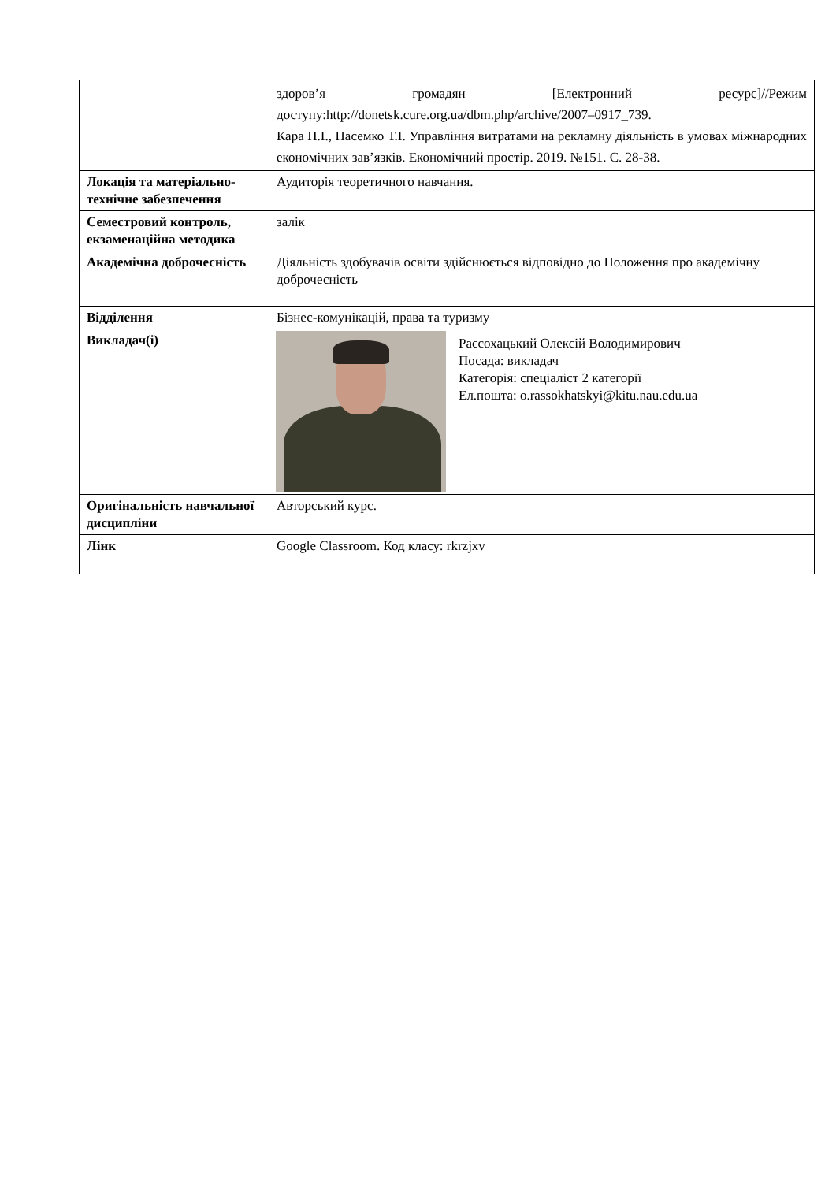| | здоров’я громадян [Електронний ресурс]//Режим доступу:http://donetsk.cure.org.ua/dbm.php/archive/2007–0917_739. Кара Н.І., Пасемко Т.І. Управління витратами на рекламну діяльність в умовах міжнародних економічних зав’язків. Економічний простір. 2019. №151. С. 28-38. |
| Локація та матеріально-технічне забезпечення | Аудиторія теоретичного навчання. |
| Семестровий контроль, екзаменаційна методика | залік |
| Академічна доброчесність | Діяльність здобувачів освіти здійснюється відповідно до Положення про академічну доброчесність |
| Відділення | Бізнес-комунікацій, права та туризму |
| Викладач(і) | Рассохацький Олексій Володимирович Посада: викладач Категорія: спеціаліст 2 категорії Ел.пошта: o.rassokhatskyi@kitu.nau.edu.ua |
| Оригінальність навчальної дисципліни | Авторський курс. |
| Лінк | Google Classroom. Код класу: rkrzjxv |